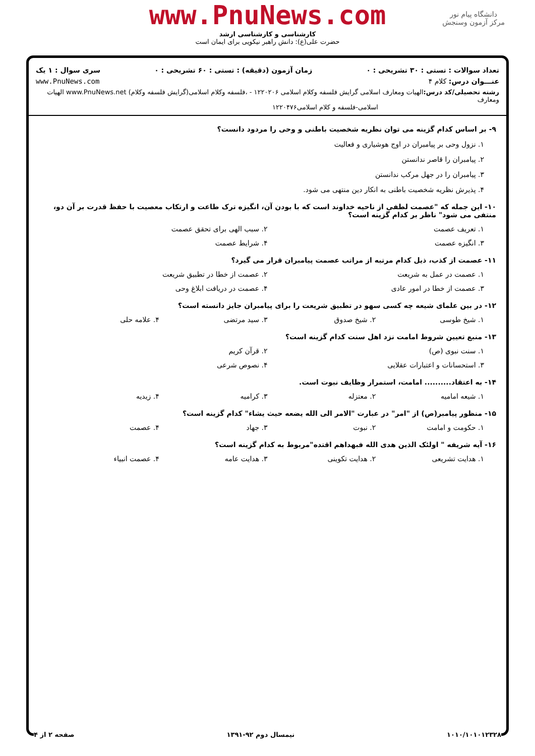دانشگاه پیام نور
مرکز آزمون وسنجش
www.PnuNews.com
کارشناسی و کارشناسی ارشد
حضرت علی(ع): دانش راهبر نیکویی برای ایمان است
تعداد سوالات : تستی : ۳۰ تشریحی : ۰ زمان آزمون (دقیقه) : تستی : ۶۰ تشریحی : ۰ سری سوال : ۱ یک
عنـــوان درس: کلام ۴ www.PnuNews.com
رشته تحصیلی/کد درس: الهیات ومعارف اسلامی گرایش فلسفه وکلام اسلامی ۱۲۲۰۲۰۶ - ،فلسفه وکلام اسلامی(گرایش فلسفه وکلام) www.PnuNews.net الهیات ومعارف
اسلامی-فلسفه و کلام اسلامی۱۲۲۰۴۷۶
۹- بر اساس کدام گزینه می توان نظریه شخصیت باطنی و وحی را مردود دانست؟
۱. نزول وحی بر پیامبران در اوج هوشیاری و فعالیت
۲. پیامبران را قاصر ندانستن
۳. پیامبران را در جهل مرکب ندانستن
۴. پذیرش نظریه شخصیت باطنی به انکار دین منتهی می شود.
۱۰- این جمله که "عصمت لطفی از ناحیه خداوند است که با بودن آن، انگیزه ترک طاعت و ارتکاب معصیت با حفظ قدرت بر آن دو، منتفی می شود" ناظر بر کدام گزینه است؟
۱. تعریف عصمت ۲. سبب الهی برای تحقق عصمت
۳. انگیزه عصمت ۴. شرایط عصمت
۱۱- عصمت از کذب، ذیل کدام مرتبه از مراتب عصمت پیامبران قرار می گیرد؟
۱. عصمت در عمل به شریعت ۲. عصمت از خطا در تطبیق شریعت
۳. عصمت از خطا در امور عادی ۴. عصمت در دریافت ابلاغ وحی
۱۲- در بین علمای شیعه چه کسی سهو در تطبیق شریعت را برای پیامبران جایز دانسته است؟
۱. شیخ طوسی ۲. شیخ صدوق ۳. سید مرتضی ۴. علامه حلی
۱۳- منبع تعیین شروط امامت نزد اهل سنت کدام گزینه است؟
۱. سنت نبوی (ص) ۲. قرآن کریم
۳. استحسانات و اعتبارات عقلایی ۴. نصوص شرعی
۱۴- به اعتقاد.......... امامت، استمرار وظایف نبوت است.
۱. شیعه امامیه ۲. معتزله ۳. کرامیه ۴. زیدیه
۱۵- منظور پیامبر(ص) از "امر" در عبارت "الامر الی الله یضعه حیث یشاء" کدام گزینه است؟
۱. حکومت و امامت ۲. نبوت ۳. جهاد ۴. عصمت
۱۶- آیه شریفه " اولئک الذین هدی الله فبهداهم اقتده"مربوط به کدام گزینه است؟
۱. هدایت تشریعی ۲. هدایت تکوینی ۳. هدایت عامه ۴. عصمت انبیاء
۱۰۱۰/۱۰۱۰۱۲۳۲۸ نیمسال دوم ۹۲-۱۳۹۱ صفحه ۲ از ۴